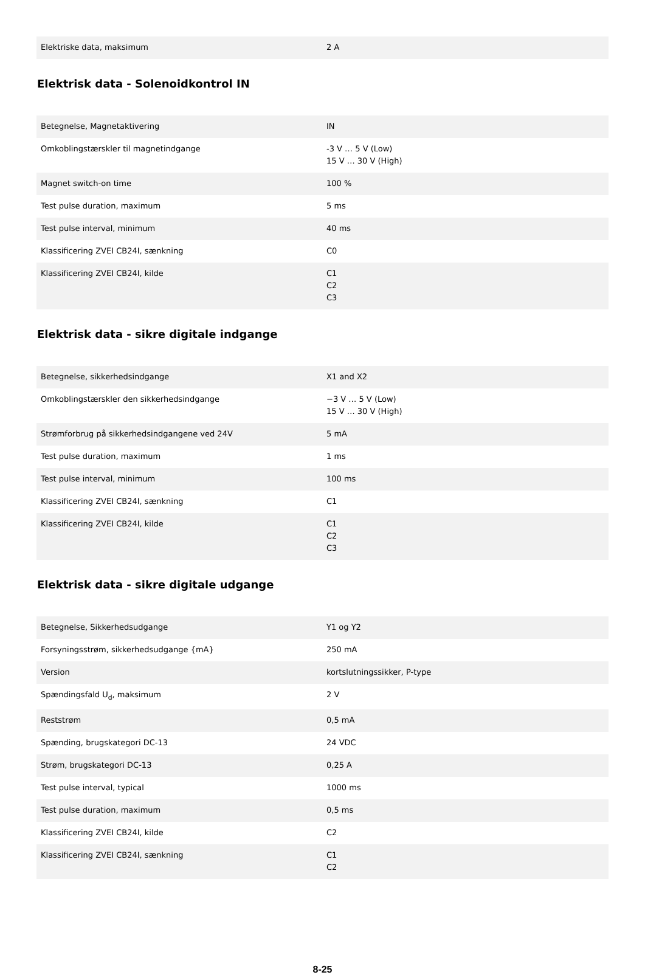| Elektriske data, maksimum | 2 A |
Elektrisk data - Solenoidkontrol IN
| Betegnelse, Magnetaktivering | IN |
| Omkoblingstærskler til magnetindgange | -3 V … 5 V (Low) 15 V … 30 V (High) |
| Magnet switch-on time | 100 % |
| Test pulse duration, maximum | 5 ms |
| Test pulse interval, minimum | 40 ms |
| Klassificering ZVEI CB24I, sænkning | C0 |
| Klassificering ZVEI CB24I, kilde | C1 C2 C3 |
Elektrisk data - sikre digitale indgange
| Betegnelse, sikkerhedsindgange | X1 and X2 |
| Omkoblingstærskler den sikkerhedsindgange | −3 V … 5 V (Low) 15 V … 30 V (High) |
| Strømforbrug på sikkerhedsindgangene ved 24V | 5 mA |
| Test pulse duration, maximum | 1 ms |
| Test pulse interval, minimum | 100 ms |
| Klassificering ZVEI CB24I, sænkning | C1 |
| Klassificering ZVEI CB24I, kilde | C1 C2 C3 |
Elektrisk data - sikre digitale udgange
| Betegnelse, Sikkerhedsudgange | Y1 og Y2 |
| Forsyningsstrøm, sikkerhedsudgange {mA} | 250 mA |
| Version | kortslutningssikker, P-type |
| Spændingsfald U<sub>d</sub>, maksimum | 2 V |
| Reststrøm | 0,5 mA |
| Spænding, brugskategori DC-13 | 24 VDC |
| Strøm, brugskategori DC-13 | 0,25 A |
| Test pulse interval, typical | 1000 ms |
| Test pulse duration, maximum | 0,5 ms |
| Klassificering ZVEI CB24I, kilde | C2 |
| Klassificering ZVEI CB24I, sænkning | C1 C2 |
8-25